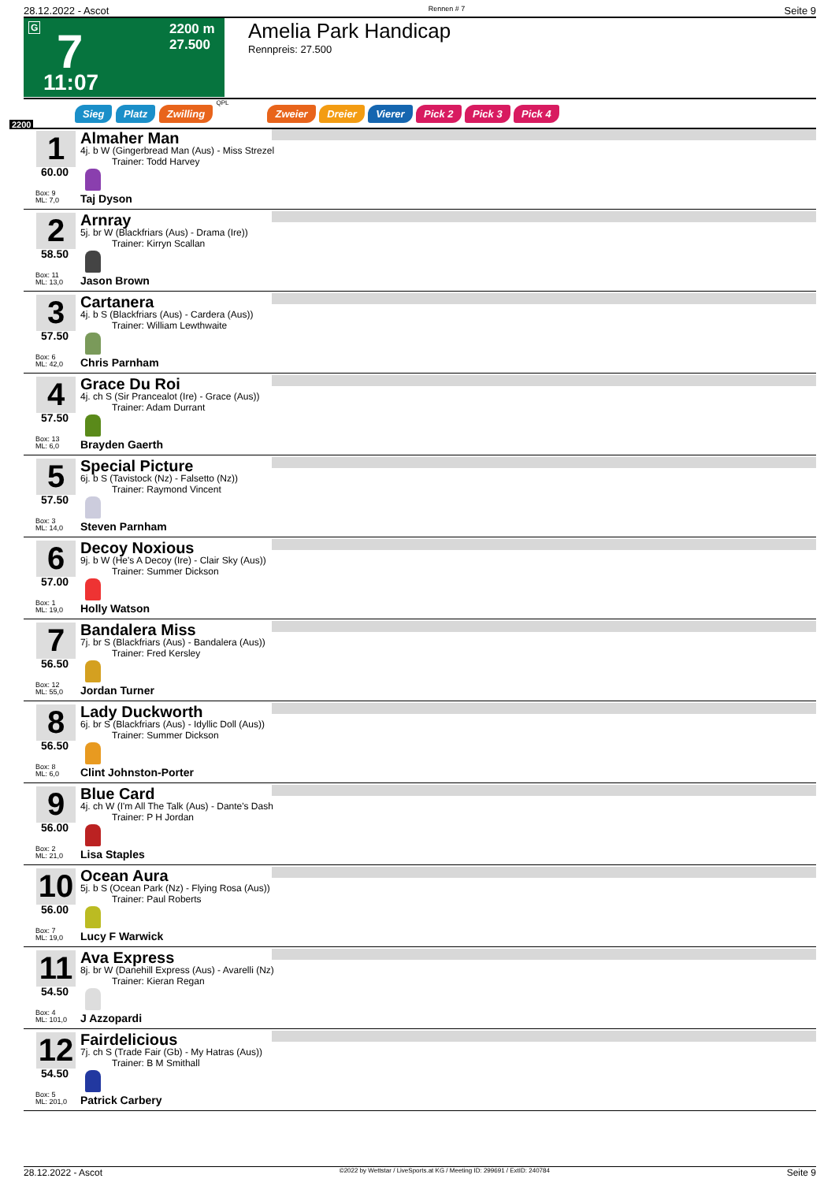28.12.2022 - Ascot Rennen # 7 Seite 9
G 7 2200 m
27.500
11:07
Amelia Park Handicap
Rennpreis: 27.500
2200
Sieg Platz Zwilling QPL Zweier Dreier Vierer Pick 2 Pick 3 Pick 4
1
60.00
Box: 9
ML: 7,0
Almaher Man
4j. b W (Gingerbread Man (Aus) - Miss Strezel
Trainer: Todd Harvey
Taj Dyson
2
58.50
Box: 11
ML: 13,0
Arnray
5j. br W (Blackfriars (Aus) - Drama (Ire))
Trainer: Kirryn Scallan
Jason Brown
3
57.50
Box: 6
ML: 42,0
Cartanera
4j. b S (Blackfriars (Aus) - Cardera (Aus))
Trainer: William Lewthwaite
Chris Parnham
4
57.50
Box: 13
ML: 6,0
Grace Du Roi
4j. ch S (Sir Prancealot (Ire) - Grace (Aus))
Trainer: Adam Durrant
Brayden Gaerth
5
57.50
Box: 3
ML: 14,0
Special Picture
6j. b S (Tavistock (Nz) - Falsetto (Nz))
Trainer: Raymond Vincent
Steven Parnham
6
57.00
Box: 1
ML: 19,0
Decoy Noxious
9j. b W (He's A Decoy (Ire) - Clair Sky (Aus))
Trainer: Summer Dickson
Holly Watson
7
56.50
Box: 12
ML: 55,0
Bandalera Miss
7j. br S (Blackfriars (Aus) - Bandalera (Aus))
Trainer: Fred Kersley
Jordan Turner
8
56.50
Box: 8
ML: 6,0
Lady Duckworth
6j. br S (Blackfriars (Aus) - Idyllic Doll (Aus))
Trainer: Summer Dickson
Clint Johnston-Porter
9
56.00
Box: 2
ML: 21,0
Blue Card
4j. ch W (I'm All The Talk (Aus) - Dante's Dash
Trainer: P H Jordan
Lisa Staples
10
56.00
Box: 7
ML: 19,0
Ocean Aura
5j. b S (Ocean Park (Nz) - Flying Rosa (Aus))
Trainer: Paul Roberts
Lucy F Warwick
11
54.50
Box: 4
ML: 101,0
Ava Express
8j. br W (Danehill Express (Aus) - Avarelli (Nz)
Trainer: Kieran Regan
J Azzopardi
12
54.50
Box: 5
ML: 201,0
Fairdelicious
7j. ch S (Trade Fair (Gb) - My Hatras (Aus))
Trainer: B M Smithall
Patrick Carbery
28.12.2022 - Ascot ©2022 by Wettstar / LiveSports.at KG / Meeting ID: 299691 / ExtID: 240784 Seite 9